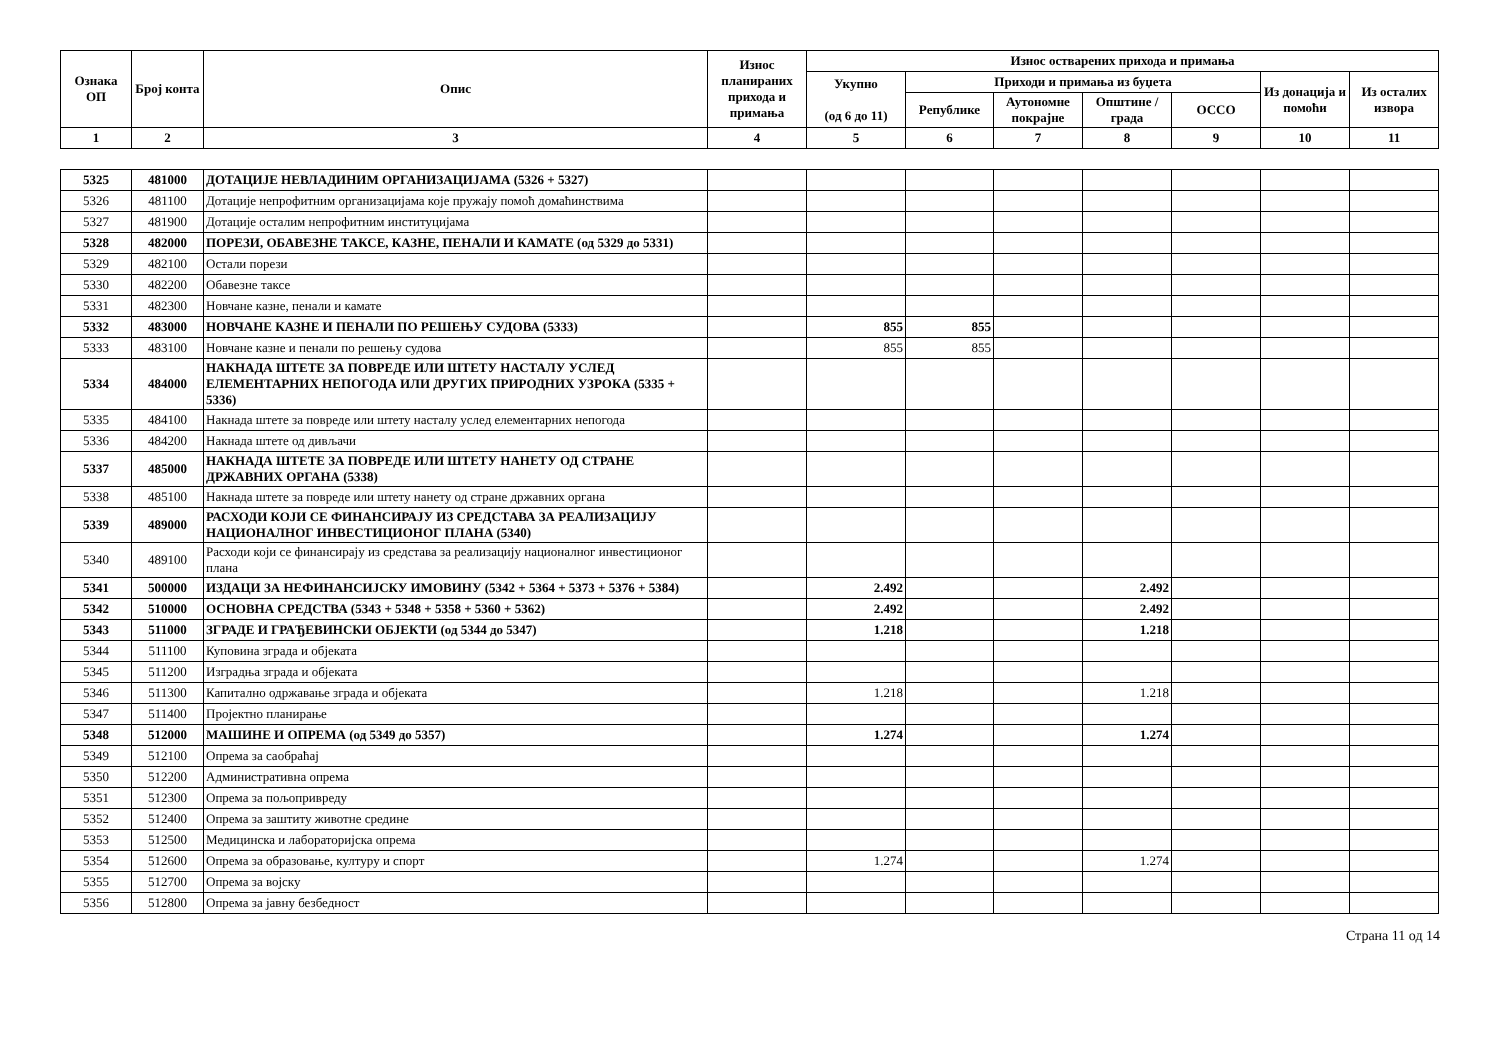| Ознака ОП | Број конта | Опис | Износ планираних прихода и примања | Износ остварених прихода и примања | | | | | | |
| --- | --- | --- | --- | --- | --- | --- | --- | --- | --- | --- |
| | | | | Укупно (од 6 до 11) | Приходи и примања из буџета | | | | Из донација и помоћи | Из осталих извора |
| | | | | | Републике | Аутономне покрајне | Општине / града | ОССО | | |
| 1 | 2 | 3 | 4 | 5 | 6 | 7 | 8 | 9 | 10 | 11 |
| 5325 | 481000 | ДОТАЦИЈЕ НЕВЛАДИНИМ ОРГАНИЗАЦИЈАМА (5326 + 5327) | | | | | | | | |
| 5326 | 481100 | Дотације непрофитним организацијама које пружају помоћ домаћинствима | | | | | | | | |
| 5327 | 481900 | Дотације осталим непрофитним институцијама | | | | | | | | |
| 5328 | 482000 | ПОРЕЗИ, ОБАВЕЗНЕ ТАКСЕ, КАЗНЕ, ПЕНАЛИ И КАМАТЕ (од 5329 до 5331) | | | | | | | | |
| 5329 | 482100 | Остали порези | | | | | | | | |
| 5330 | 482200 | Обавезне таксе | | | | | | | | |
| 5331 | 482300 | Новчане казне, пенали и камате | | | | | | | | |
| 5332 | 483000 | НОВЧАНЕ КАЗНЕ И ПЕНАЛИ ПО РЕШЕЊУ СУДОВА (5333) | | 855 | 855 | | | | | |
| 5333 | 483100 | Новчане казне и пенали по решењу судова | | 855 | 855 | | | | | |
| 5334 | 484000 | НАКНАДА ШТЕТЕ ЗА ПОВРЕДЕ ИЛИ ШТЕТУ НАСТАЛУ УСЛЕД ЕЛЕМЕНТАРНИХ НЕПОГОДА ИЛИ ДРУГИХ ПРИРОДНИХ УЗРОКА (5335 + 5336) | | | | | | | | |
| 5335 | 484100 | Накнада штете за повреде или штету насталу услед елементарних непогода | | | | | | | | |
| 5336 | 484200 | Накнада штете од дивљачи | | | | | | | | |
| 5337 | 485000 | НАКНАДА ШТЕТЕ ЗА ПОВРЕДЕ ИЛИ ШТЕТУ НАНЕТУ ОД СТРАНЕ ДРЖАВНИХ ОРГАНА (5338) | | | | | | | | |
| 5338 | 485100 | Накнада штете за повреде или штету нанету од стране државних органа | | | | | | | | |
| 5339 | 489000 | РАСХОДИ КОЈИ СЕ ФИНАНСИРАЈУ ИЗ СРЕДСТАВА ЗА РЕАЛИЗАЦИЈУ НАЦИОНАЛНОГ ИНВЕСТИЦИОНОГ ПЛАНА (5340) | | | | | | | | |
| 5340 | 489100 | Расходи који се финансирају из средстава за реализацију националног инвестиционог плана | | | | | | | | |
| 5341 | 500000 | ИЗДАЦИ ЗА НЕФИНАНСИЈСКУ ИМОВИНУ (5342 + 5364 + 5373 + 5376 + 5384) | | 2.492 | | | 2.492 | | | |
| 5342 | 510000 | ОСНОВНА СРЕДСТВА (5343 + 5348 + 5358 + 5360 + 5362) | | 2.492 | | | 2.492 | | | |
| 5343 | 511000 | ЗГРАДЕ И ГРАЂЕВИНСКИ ОБЈЕКТИ (од 5344 до 5347) | | 1.218 | | | 1.218 | | | |
| 5344 | 511100 | Куповина зграда и објеката | | | | | | | | |
| 5345 | 511200 | Изградња зграда и објеката | | | | | | | | |
| 5346 | 511300 | Капитално одржавање зграда и објеката | | 1.218 | | | 1.218 | | | |
| 5347 | 511400 | Пројектно планирање | | | | | | | | |
| 5348 | 512000 | МАШИНЕ И ОПРЕМА (од 5349 до 5357) | | 1.274 | | | 1.274 | | | |
| 5349 | 512100 | Опрема за саобраћај | | | | | | | | |
| 5350 | 512200 | Административна опрема | | | | | | | | |
| 5351 | 512300 | Опрема за пољопривреду | | | | | | | | |
| 5352 | 512400 | Опрема за заштиту животне средине | | | | | | | | |
| 5353 | 512500 | Медицинска и лабораторијска опрема | | | | | | | | |
| 5354 | 512600 | Опрема за образовање, културу и спорт | | 1.274 | | | 1.274 | | | |
| 5355 | 512700 | Опрема за војску | | | | | | | | |
| 5356 | 512800 | Опрема за јавну безбедност | | | | | | | | |
Страна 11 од 14